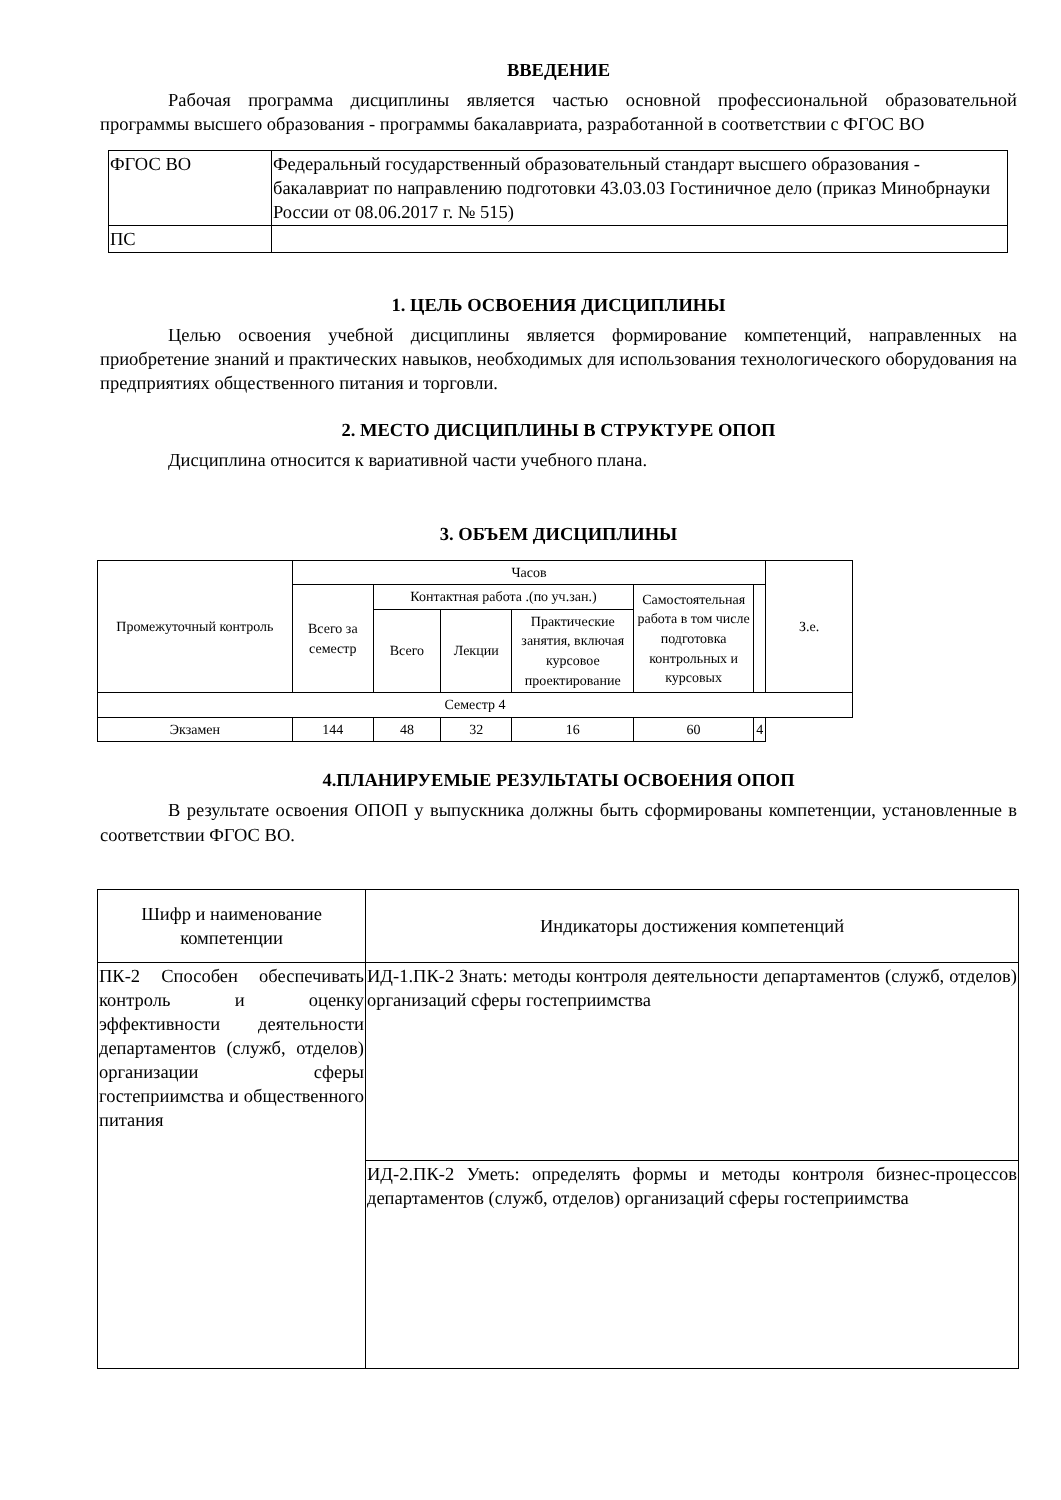ВВЕДЕНИЕ
Рабочая программа дисциплины является частью основной профессиональной образовательной программы высшего образования - программы бакалавриата, разработанной в соответствии с ФГОС ВО
| ФГОС ВО | Федеральный государственный образовательный стандарт высшего образования - бакалавриат по направлению подготовки 43.03.03 Гостиничное дело (приказ Минобрнауки России от 08.06.2017 г. № 515) |
| ПС | |
1. ЦЕЛЬ ОСВОЕНИЯ ДИСЦИПЛИНЫ
Целью освоения учебной дисциплины является формирование компетенций, направленных на приобретение знаний и практических навыков, необходимых для использования технологического оборудования на предприятиях общественного питания и торговли.
2. МЕСТО ДИСЦИПЛИНЫ В СТРУКТУРЕ ОПОП
Дисциплина относится к вариативной части учебного плана.
3. ОБЪЕМ ДИСЦИПЛИНЫ
| Промежуточный контроль | Часов | | | | | | З.е. |
| --- | --- | --- | --- | --- | --- | --- | --- |
| | Всего за семестр | Контактная работа .(по уч.зан.) | | | Самостоятельная работа в том числе подготовка контрольных и курсовых | | |
| | | Всего | Лекции | Практические занятия, включая курсовое проектирование | | | |
| Семестр 4 | | | | | | | |
| Экзамен | 144 | 48 | 32 | 16 | 60 | 4 | |
4.ПЛАНИРУЕМЫЕ РЕЗУЛЬТАТЫ ОСВОЕНИЯ ОПОП
В результате освоения ОПОП у выпускника должны быть сформированы компетенции, установленные в соответствии ФГОС ВО.
| Шифр и наименование компетенции | Индикаторы достижения компетенций |
| --- | --- |
| ПК-2 Способен обеспечивать контроль и оценку эффективности деятельности департаментов (служб, отделов) организации сферы гостеприимства и общественного питания | ИД-1.ПК-2 Знать: методы контроля деятельности департаментов (служб, отделов) организаций сферы гостеприимства |
| | ИД-2.ПК-2 Уметь: определять формы и методы контроля бизнес-процессов департаментов (служб, отделов) организаций сферы гостеприимства |